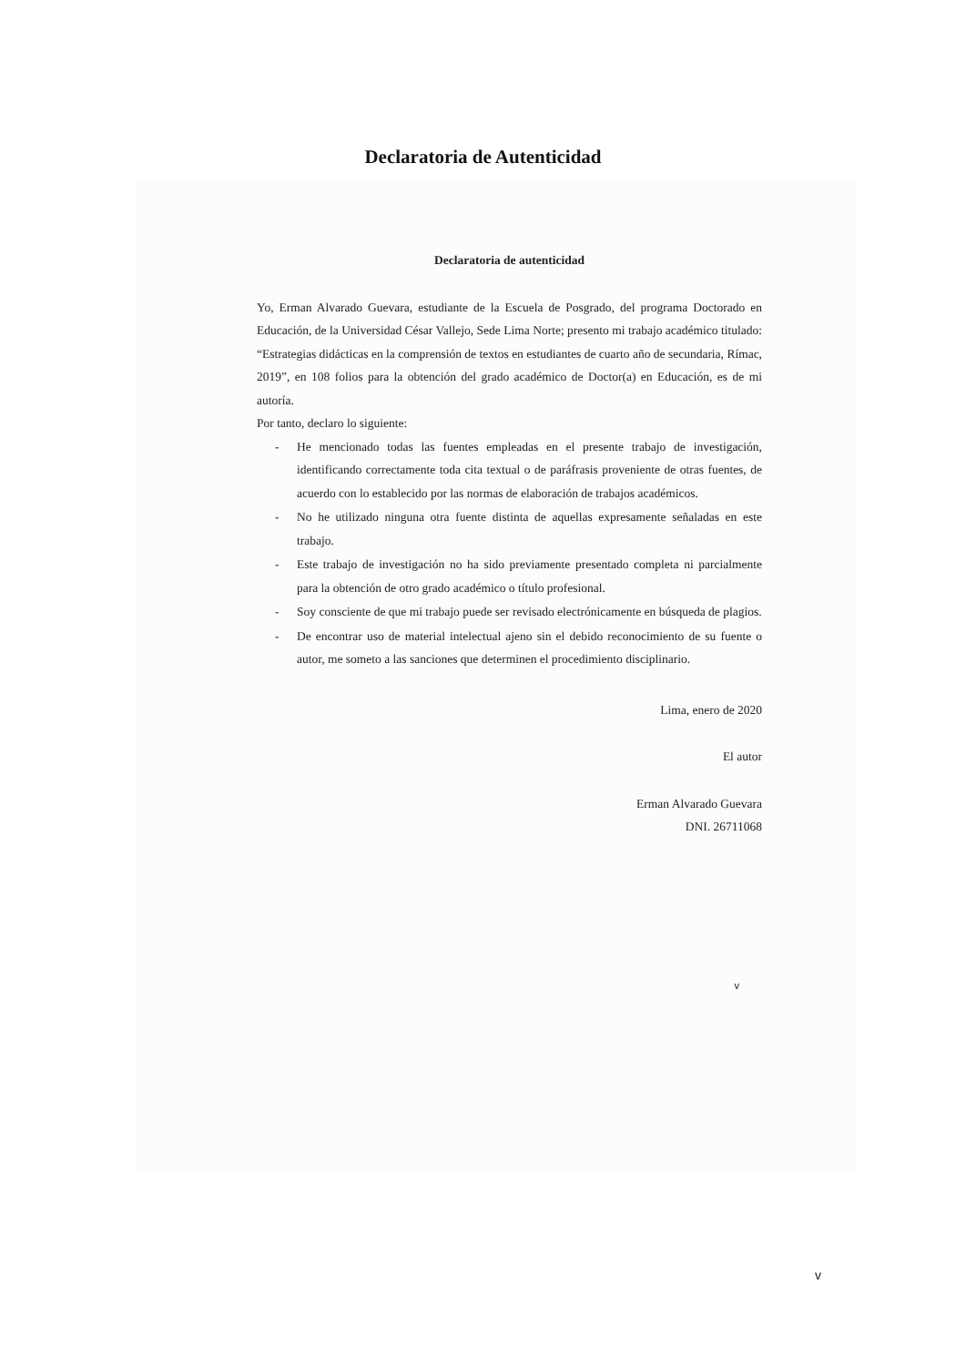Declaratoria de Autenticidad
Declaratoria de autenticidad
Yo, Erman Alvarado Guevara, estudiante de la Escuela de Posgrado, del programa Doctorado en Educación, de la Universidad César Vallejo, Sede Lima Norte; presento mi trabajo académico titulado: “Estrategias didácticas en la comprensión de textos en estudiantes de cuarto año de secundaria, Rímac, 2019”, en 108 folios para la obtención del grado académico de Doctor(a) en Educación, es de mi autoría.
Por tanto, declaro lo siguiente:
- He mencionado todas las fuentes empleadas en el presente trabajo de investigación, identificando correctamente toda cita textual o de paráfrasis proveniente de otras fuentes, de acuerdo con lo establecido por las normas de elaboración de trabajos académicos.
- No he utilizado ninguna otra fuente distinta de aquellas expresamente señaladas en este trabajo.
- Este trabajo de investigación no ha sido previamente presentado completa ni parcialmente para la obtención de otro grado académico o título profesional.
- Soy consciente de que mi trabajo puede ser revisado electrónicamente en búsqueda de plagios.
- De encontrar uso de material intelectual ajeno sin el debido reconocimiento de su fuente o autor, me someto a las sanciones que determinen el procedimiento disciplinario.
Lima, enero de 2020
El autor
Erman Alvarado Guevara
DNI. 26711068
v
v